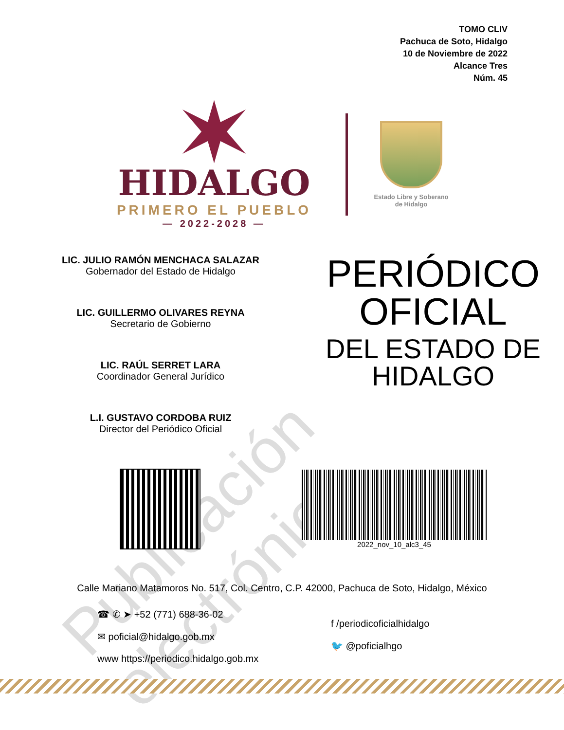TOMO CLIV
Pachuca de Soto, Hidalgo
10 de Noviembre de 2022
Alcance Tres
Núm. 45
HIDALGO
PRIMERO EL PUEBLO
— 2022-2028 —
Estado Libre y Soberano
de Hidalgo
LIC. JULIO RAMÓN MENCHACA SALAZAR
Gobernador del Estado de Hidalgo
LIC. GUILLERMO OLIVARES REYNA
Secretario de Gobierno
LIC. RAÚL SERRET LARA
Coordinador General Jurídico
L.I. GUSTAVO CORDOBA RUIZ
Director del Periódico Oficial
PERIÓDICO
OFICIAL
DEL ESTADO DE
HIDALGO
2022_nov_10_alc3_45
Calle Mariano Matamoros No. 517, Col. Centro, C.P. 42000, Pachuca de Soto, Hidalgo, México
☎ ✆ ➤ +52 (771) 688-36-02
✉ poficial@hidalgo.gob.mx
www https://periodico.hidalgo.gob.mx
f /periodicoficialhidalgo
🐦 @poficialhgo
Publicación electrónica